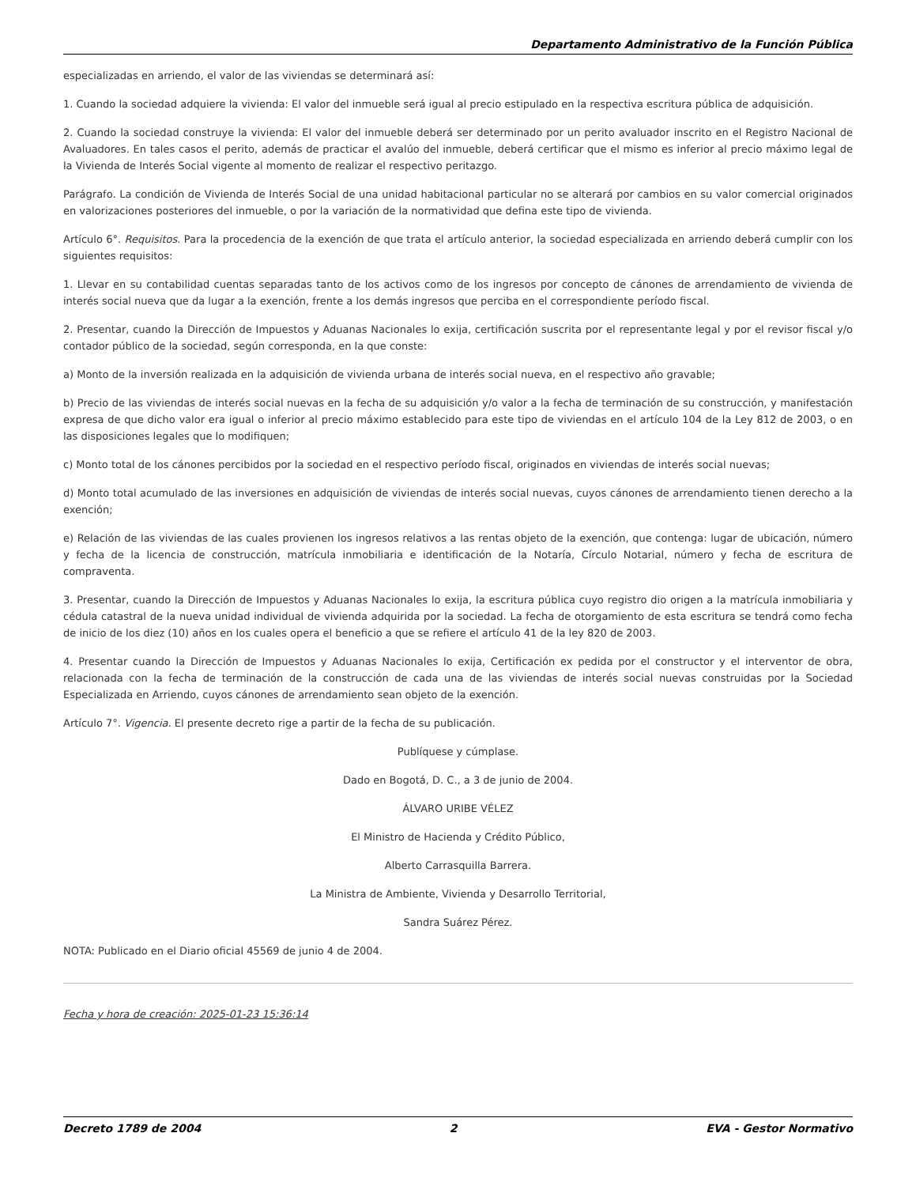Departamento Administrativo de la Función Pública
especializadas en arriendo, el valor de las viviendas se determinará así:
1. Cuando la sociedad adquiere la vivienda: El valor del inmueble será igual al precio estipulado en la respectiva escritura pública de adquisición.
2. Cuando la sociedad construye la vivienda: El valor del inmueble deberá ser determinado por un perito avaluador inscrito en el Registro Nacional de Avaluadores. En tales casos el perito, además de practicar el avalúo del inmueble, deberá certificar que el mismo es inferior al precio máximo legal de la Vivienda de Interés Social vigente al momento de realizar el respectivo peritazgo.
Parágrafo. La condición de Vivienda de Interés Social de una unidad habitacional particular no se alterará por cambios en su valor comercial originados en valorizaciones posteriores del inmueble, o por la variación de la normatividad que defina este tipo de vivienda.
Artículo 6°. Requisitos. Para la procedencia de la exención de que trata el artículo anterior, la sociedad especializada en arriendo deberá cumplir con los siguientes requisitos:
1. Llevar en su contabilidad cuentas separadas tanto de los activos como de los ingresos por concepto de cánones de arrendamiento de vivienda de interés social nueva que da lugar a la exención, frente a los demás ingresos que perciba en el correspondiente período fiscal.
2. Presentar, cuando la Dirección de Impuestos y Aduanas Nacionales lo exija, certificación suscrita por el representante legal y por el revisor fiscal y/o contador público de la sociedad, según corresponda, en la que conste:
a) Monto de la inversión realizada en la adquisición de vivienda urbana de interés social nueva, en el respectivo año gravable;
b) Precio de las viviendas de interés social nuevas en la fecha de su adquisición y/o valor a la fecha de terminación de su construcción, y manifestación expresa de que dicho valor era igual o inferior al precio máximo establecido para este tipo de viviendas en el artículo 104 de la Ley 812 de 2003, o en las disposiciones legales que lo modifiquen;
c) Monto total de los cánones percibidos por la sociedad en el respectivo período fiscal, originados en viviendas de interés social nuevas;
d) Monto total acumulado de las inversiones en adquisición de viviendas de interés social nuevas, cuyos cánones de arrendamiento tienen derecho a la exención;
e) Relación de las viviendas de las cuales provienen los ingresos relativos a las rentas objeto de la exención, que contenga: lugar de ubicación, número y fecha de la licencia de construcción, matrícula inmobiliaria e identificación de la Notaría, Círculo Notarial, número y fecha de escritura de compraventa.
3. Presentar, cuando la Dirección de Impuestos y Aduanas Nacionales lo exija, la escritura pública cuyo registro dio origen a la matrícula inmobiliaria y cédula catastral de la nueva unidad individual de vivienda adquirida por la sociedad. La fecha de otorgamiento de esta escritura se tendrá como fecha de inicio de los diez (10) años en los cuales opera el beneficio a que se refiere el artículo 41 de la ley 820 de 2003.
4. Presentar cuando la Dirección de Impuestos y Aduanas Nacionales lo exija, Certificación ex pedida por el constructor y el interventor de obra, relacionada con la fecha de terminación de la construcción de cada una de las viviendas de interés social nuevas construidas por la Sociedad Especializada en Arriendo, cuyos cánones de arrendamiento sean objeto de la exención.
Artículo 7°. Vigencia. El presente decreto rige a partir de la fecha de su publicación.
Publíquese y cúmplase.
Dado en Bogotá, D. C., a 3 de junio de 2004.
ÁLVARO URIBE VÉLEZ
El Ministro de Hacienda y Crédito Público,
Alberto Carrasquilla Barrera.
La Ministra de Ambiente, Vivienda y Desarrollo Territorial,
Sandra Suárez Pérez.
NOTA: Publicado en el Diario oficial 45569 de junio 4 de 2004.
Fecha y hora de creación: 2025-01-23 15:36:14
Decreto 1789 de 2004 2 EVA - Gestor Normativo